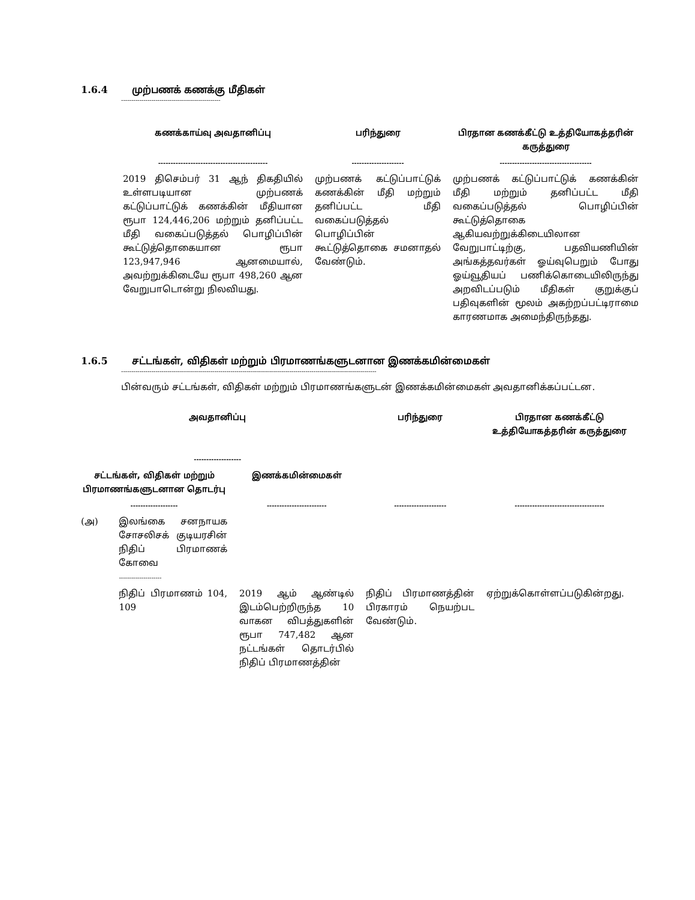1.6.4 முற்பணக் கணக்கு மீதிகள்
-------------------------------------------------
| கணக்காய்வு அவதானிப்பு | பரிந்துரை | பிரதான கணக்கீட்டு உத்தியோகத்தரின் கருத்துரை |
| --- | --- | --- |
| -------------------------------------------- | --------------------- | ------------------------------------- |
| 2019 திசெம்பர் 31 ஆந் திகதியில் உள்ளபடியான முற்பணக் கட்டுப்பாட்டுக் கணக்கின் மீதியான ரூபா 124,446,206 மற்றும் தனிப்பட்ட மீதி வகைப்படுத்தல் பொழிப்பின் கூட்டுத்தொகையான ரூபா 123,947,946 ஆனமையால், அவற்றுக்கிடையே ரூபா 498,260 ஆன வேறுபாடொன்று நிலவியது. | முற்பணக் கட்டுப்பாட்டுக் கணக்கின் மீதி மற்றும் தனிப்பட்ட மீதி வகைப்படுத்தல் பொழிப்பின் கூட்டுத்தொகை சமனாதல் வேண்டும். | முற்பணக் கட்டுப்பாட்டுக் கணக்கின் மீதி மற்றும் தனிப்பட்ட மீதி வகைப்படுத்தல் பொழிப்பின் கூட்டுத்தொகை ஆகியவற்றுக்கிடையிலான வேறுபாட்டிற்கு, பதவியணியின் அங்கத்தவர்கள் ஓய்வுபெறும் போது ஓய்வூதியப் பணிக்கொடையிலிருந்து அறவிடப்படும் மீதிகள் குறுக்குப் பதிவுகளின் மூலம் அகற்றப்பட்டிராமை காரணமாக அமைந்திருந்தது. |
1.6.5 சட்டங்கள், விதிகள் மற்றும் பிரமாணங்களுடனான இணக்கமின்மைகள்
------------------------------------------------------------------------------------------------------------------------------
பின்வரும் சட்டங்கள், விதிகள் மற்றும் பிரமாணங்களுடன் இணக்கமின்மைகள் அவதானிக்கப்பட்டன.
| அவதானிப்பு ------------------- | | | பரிந்துரை | பிரதான கணக்கீட்டு உத்தியோகத்தரின் கருத்துரை |
| --- | --- | --- | --- | --- |
| சட்டங்கள், விதிகள் மற்றும் பிரமாணங்களுடனான தொடர்பு | | இணக்கமின்மைகள் | | |
| ------------------- | | ------------------------ | --------------------- | ------------------------------------ |
| (அ) | இலங்கை சனநாயக சோசலிசக் குடியரசின் நிதிப் பிரமாணக் கோவை --------------------- | | | |
| | நிதிப் பிரமாணம் 104, 109 | 2019 ஆம் ஆண்டில் இடம்பெற்றிருந்த 10 வாகன விபத்துகளின் ரூபா 747,482 ஆன நட்டங்கள் தொடர்பில் நிதிப் பிரமாணத்தின் | நிதிப் பிரமாணத்தின் பிரகாரம் நெயற்பட வேண்டும். | ஏற்றுக்கொள்ளப்படுகின்றது. |